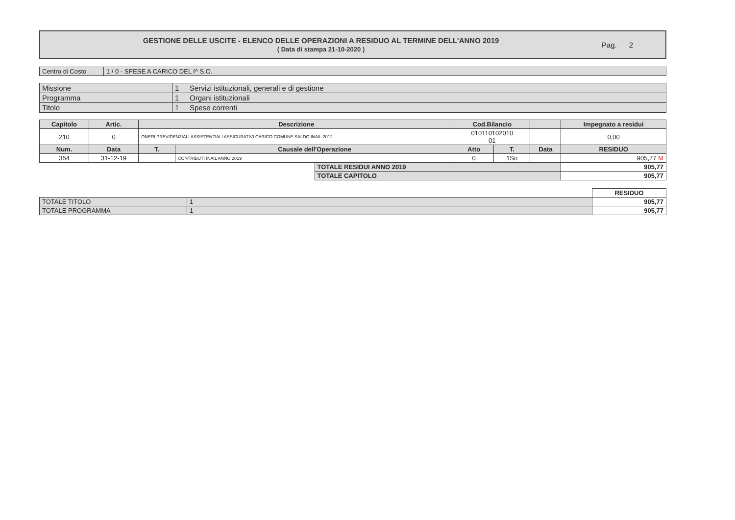GESTIONE DELLE USCITE - ELENCO DELLE OPERAZIONI A RESIDUO AL TERMINE DELL'ANNO 2019
( Data di stampa 21-10-2020 )
Pag. 2
| Centro di Costo | 1 / 0 - SPESE A CARICO DEL I^ S.O. |
| Missione | 1 | Servizi istituzionali, generali e di gestione |
| Programma | 1 | Organi istituzionali |
| Titolo | 1 | Spese correnti |
| Capitolo | Artic. | Descrizione | | | Cod.Bilancio | | | Impegnato a residui |
| --- | --- | --- | --- | --- | --- | --- | --- | --- |
| 210 | 0 | ONERI PREVIDENZIALI ASSISTENZIALI ASSICURATIVI CARICO COMUNE SALDO INAIL 2012 | | | 010110102010 01 | | | 0,00 |
| Num. | Data | T. | Causale dell'Operazione | | Atto | T. | Data | RESIDUO |
| 354 | 31-12-19 | | CONTRIBUTI INAIL ANNO 2019 | | 0 | 1So | | 905,77 M |
| | | | | TOTALE RESIDUI ANNO 2019 | | | | 905,77 |
| | | | | TOTALE CAPITOLO | | | | 905,77 |
| | | RESIDUO |
| TOTALE TITOLO | 1 | 905,77 |
| TOTALE PROGRAMMA | 1 | 905,77 |